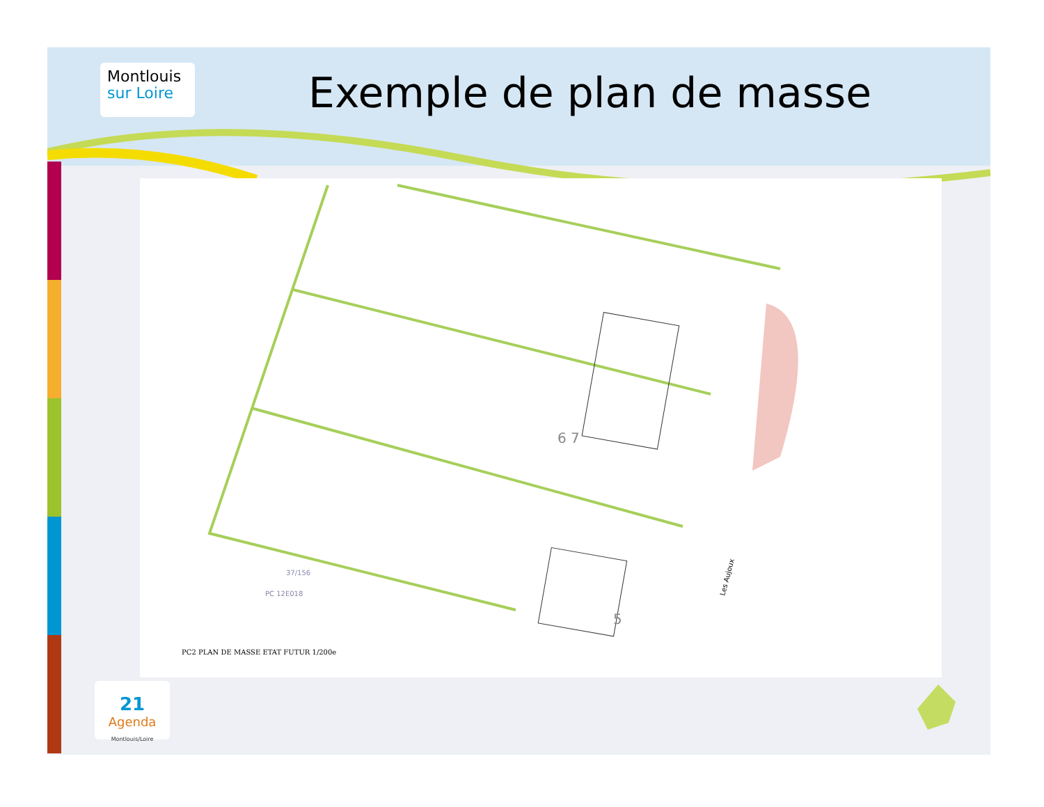Montlouis
sur Loire
Exemple de plan de masse
6 7
5
Les Aujoux
37/156
PC 12E018
PC2 PLAN DE MASSE ETAT FUTUR 1/200e
21
Agenda
Montlouis/Loire